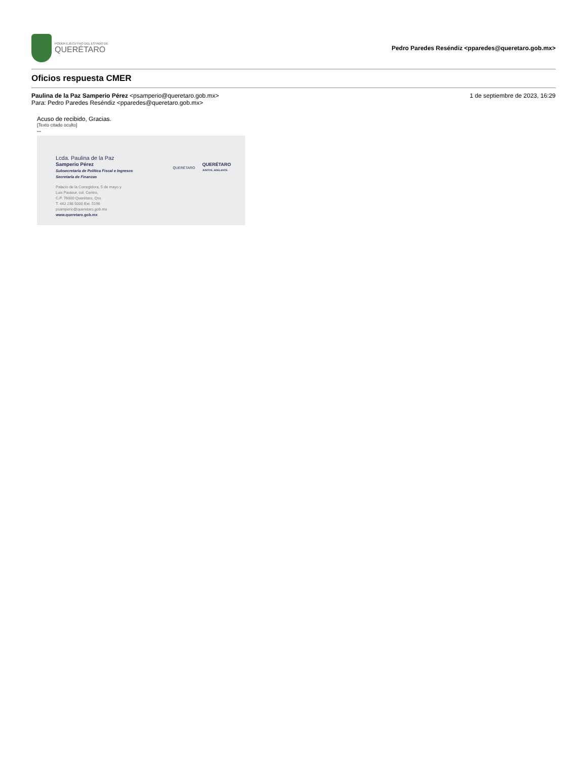PODER EJECUTIVO DEL ESTADO DE
QUERÉTARO
Pedro Paredes Reséndiz <pparedes@queretaro.gob.mx>
Oficios respuesta CMER
Paulina de la Paz Samperio Pérez <psamperio@queretaro.gob.mx>
Para: Pedro Paredes Reséndiz <pparedes@queretaro.gob.mx>
1 de septiembre de 2023, 16:29
Acuso de recibido, Gracias.
[Texto citado oculto]
--
Lcda. Paulina de la Paz
Samperio Pérez
Subsecretaría de Política Fiscal e Ingresos
Secretaría de Finanzas
Palacio de la Corregidora, 5 de mayo y
Luis Pasteur, col. Centro,
C.P. 76000 Querétaro, Qro.
T. 442 238 5000 Ext. 5196
psamperio@queretaro.gob.mx
www.queretaro.gob.mx
QUERÉTARO
QUERÉTARO
JUNTOS, ADELANTE.